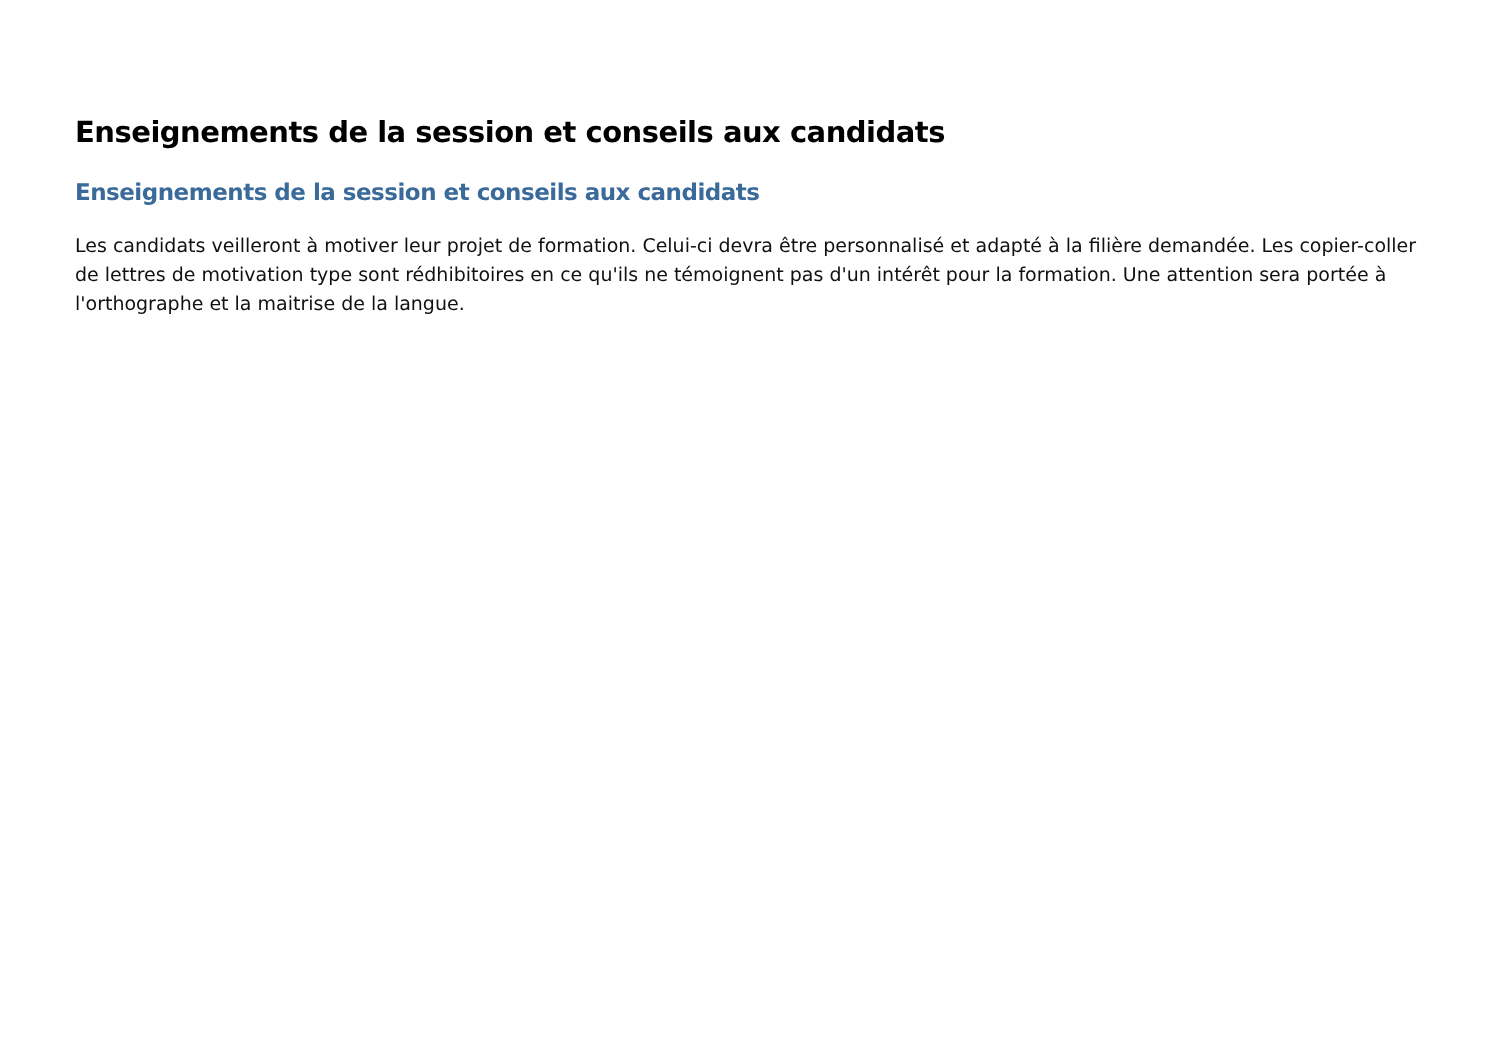Enseignements de la session et conseils aux candidats
Enseignements de la session et conseils aux candidats
Les candidats veilleront à motiver leur projet de formation. Celui-ci devra être personnalisé et adapté à la filière demandée. Les copier-coller de lettres de motivation type sont rédhibitoires en ce qu'ils ne témoignent pas d'un intérêt pour la formation. Une attention sera portée à l'orthographe et la maitrise de la langue.